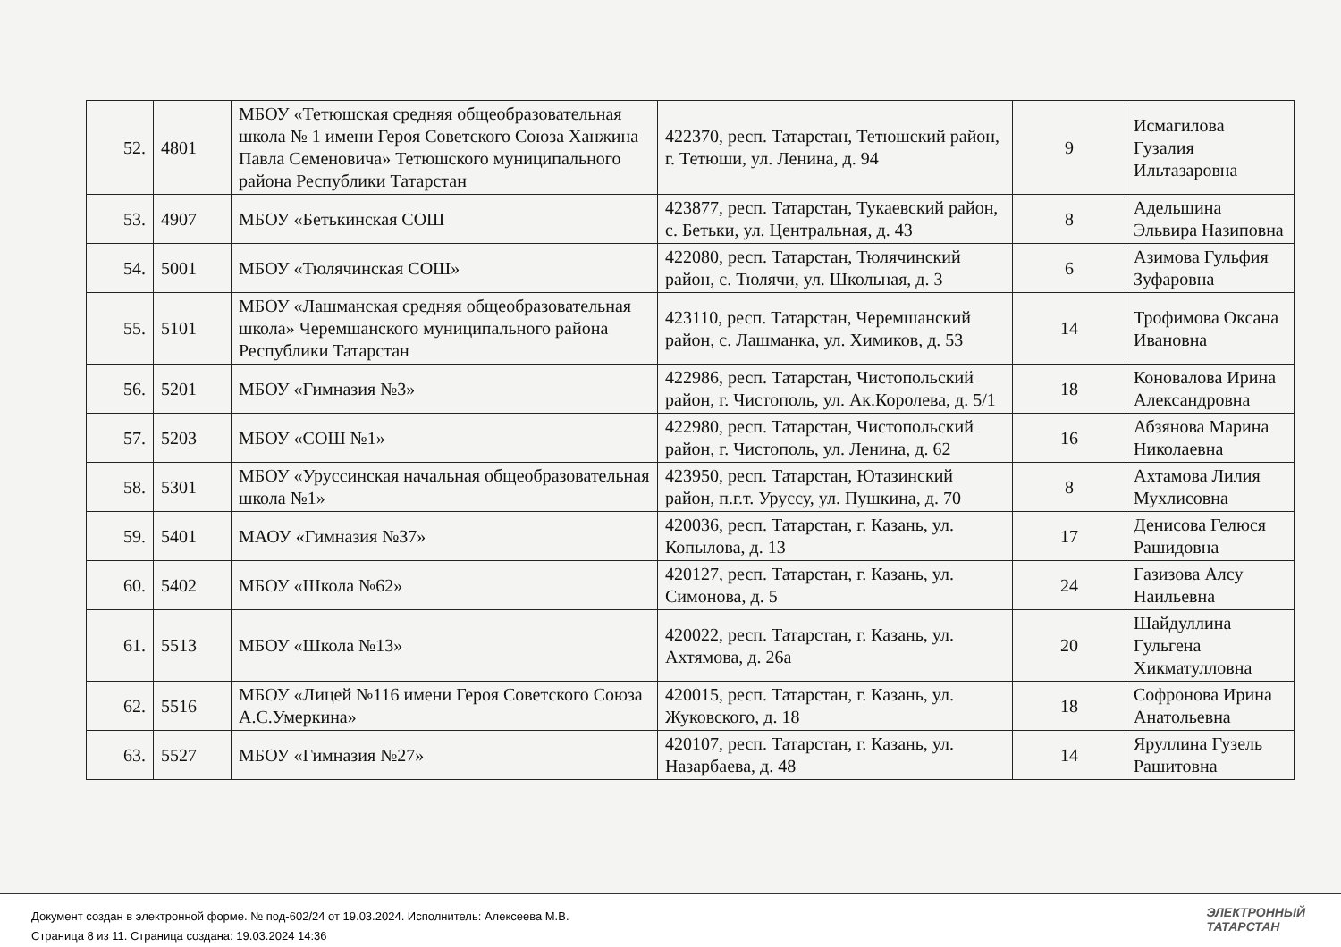| 52. | 4801 | МБОУ «Тетюшская средняя общеобразовательная школа № 1 имени Героя Советского Союза Ханжина Павла Семеновича» Тетюшского муниципального района Республики Татарстан | 422370, респ. Татарстан, Тетюшский район, г. Тетюши, ул. Ленина, д. 94 | 9 | Исмагилова Гузалия Ильтазаровна |
| 53. | 4907 | МБОУ «Бетькинская СОШ | 423877, респ. Татарстан, Тукаевский район, с. Бетьки, ул. Центральная, д. 43 | 8 | Адельшина Эльвира Назиповна |
| 54. | 5001 | МБОУ «Тюлячинская СОШ» | 422080, респ. Татарстан, Тюлячинский район, с. Тюлячи, ул. Школьная, д. 3 | 6 | Азимова Гульфия Зуфаровна |
| 55. | 5101 | МБОУ «Лашманская средняя общеобразовательная школа» Черемшанского муниципального района Республики Татарстан | 423110, респ. Татарстан, Черемшанский район, с. Лашманка, ул. Химиков, д. 53 | 14 | Трофимова Оксана Ивановна |
| 56. | 5201 | МБОУ «Гимназия №3» | 422986, респ. Татарстан, Чистопольский район, г. Чистополь, ул. Ак.Королева, д. 5/1 | 18 | Коновалова Ирина Александровна |
| 57. | 5203 | МБОУ «СОШ №1» | 422980, респ. Татарстан, Чистопольский район, г. Чистополь, ул. Ленина, д. 62 | 16 | Абзянова Марина Николаевна |
| 58. | 5301 | МБОУ «Уруссинская начальная общеобразовательная школа №1» | 423950, респ. Татарстан, Ютазинский район, п.г.т. Уруссу, ул. Пушкина, д. 70 | 8 | Ахтамова Лилия Мухлисовна |
| 59. | 5401 | МАОУ «Гимназия №37» | 420036, респ. Татарстан, г. Казань, ул. Копылова, д. 13 | 17 | Денисова Гелюся Рашидовна |
| 60. | 5402 | МБОУ «Школа №62» | 420127, респ. Татарстан, г. Казань, ул. Симонова, д. 5 | 24 | Газизова Алсу Наильевна |
| 61. | 5513 | МБОУ «Школа №13» | 420022, респ. Татарстан, г. Казань, ул. Ахтямова, д. 26а | 20 | Шайдуллина Гульгена Хикматулловна |
| 62. | 5516 | МБОУ «Лицей №116 имени Героя Советского Союза А.С.Умеркина» | 420015, респ. Татарстан, г. Казань, ул. Жуковского, д. 18 | 18 | Софронова Ирина Анатольевна |
| 63. | 5527 | МБОУ «Гимназия №27» | 420107, респ. Татарстан, г. Казань, ул. Назарбаева, д. 48 | 14 | Яруллина Гузель Рашитовна |
Документ создан в электронной форме. № под-602/24 от 19.03.2024. Исполнитель: Алексеева М.В.
Страница 8 из 11. Страница создана: 19.03.2024 14:36
ЭЛЕКТРОННЫЙ
ТАТАРСТАН